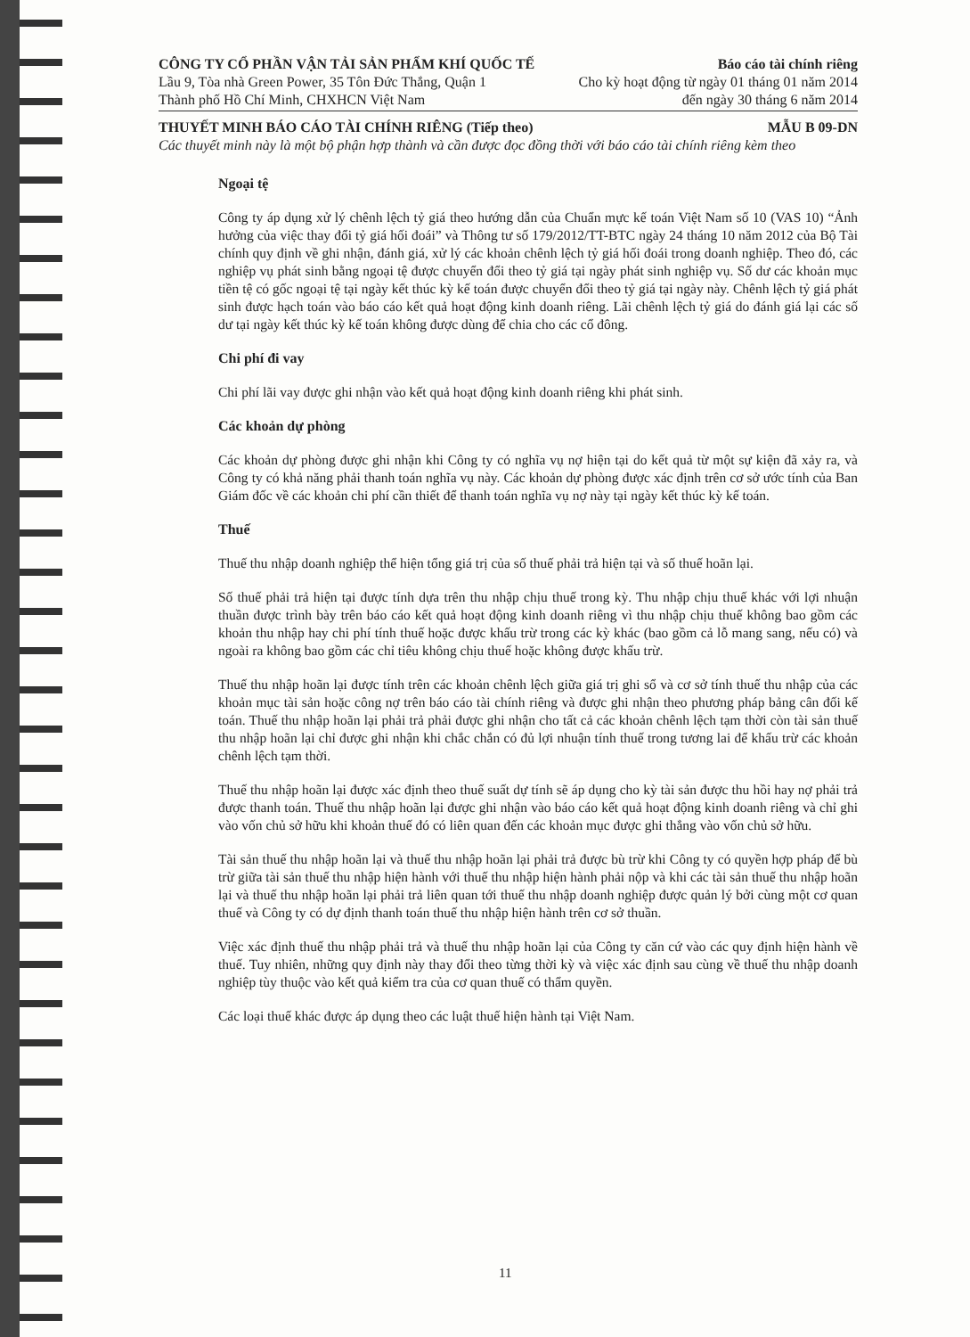CÔNG TY CỔ PHẦN VẬN TẢI SẢN PHẨM KHÍ QUỐC TẾ Báo cáo tài chính riêng
Lầu 9, Tòa nhà Green Power, 35 Tôn Đức Thắng, Quận 1 Cho kỳ hoạt động từ ngày 01 tháng 01 năm 2014
Thành phố Hồ Chí Minh, CHXHCN Việt Nam đến ngày 30 tháng 6 năm 2014
THUYẾT MINH BÁO CÁO TÀI CHÍNH RIÊNG (Tiếp theo) MẪU B 09-DN
Các thuyết minh này là một bộ phận hợp thành và cần được đọc đồng thời với báo cáo tài chính riêng kèm theo
Ngoại tệ
Công ty áp dụng xử lý chênh lệch tỷ giá theo hướng dẫn của Chuẩn mực kế toán Việt Nam số 10 (VAS 10) “Ảnh hưởng của việc thay đổi tỷ giá hối đoái” và Thông tư số 179/2012/TT-BTC ngày 24 tháng 10 năm 2012 của Bộ Tài chính quy định về ghi nhận, đánh giá, xử lý các khoản chênh lệch tỷ giá hối đoái trong doanh nghiệp. Theo đó, các nghiệp vụ phát sinh bằng ngoại tệ được chuyển đổi theo tỷ giá tại ngày phát sinh nghiệp vụ. Số dư các khoản mục tiền tệ có gốc ngoại tệ tại ngày kết thúc kỳ kế toán được chuyển đổi theo tỷ giá tại ngày này. Chênh lệch tỷ giá phát sinh được hạch toán vào báo cáo kết quả hoạt động kinh doanh riêng. Lãi chênh lệch tỷ giá do đánh giá lại các số dư tại ngày kết thúc kỳ kế toán không được dùng để chia cho các cổ đông.
Chi phí đi vay
Chi phí lãi vay được ghi nhận vào kết quả hoạt động kinh doanh riêng khi phát sinh.
Các khoản dự phòng
Các khoản dự phòng được ghi nhận khi Công ty có nghĩa vụ nợ hiện tại do kết quả từ một sự kiện đã xảy ra, và Công ty có khả năng phải thanh toán nghĩa vụ này. Các khoản dự phòng được xác định trên cơ sở ước tính của Ban Giám đốc về các khoản chi phí cần thiết để thanh toán nghĩa vụ nợ này tại ngày kết thúc kỳ kế toán.
Thuế
Thuế thu nhập doanh nghiệp thể hiện tổng giá trị của số thuế phải trả hiện tại và số thuế hoãn lại.
Số thuế phải trả hiện tại được tính dựa trên thu nhập chịu thuế trong kỳ. Thu nhập chịu thuế khác với lợi nhuận thuần được trình bày trên báo cáo kết quả hoạt động kinh doanh riêng vì thu nhập chịu thuế không bao gồm các khoản thu nhập hay chi phí tính thuế hoặc được khấu trừ trong các kỳ khác (bao gồm cả lỗ mang sang, nếu có) và ngoài ra không bao gồm các chỉ tiêu không chịu thuế hoặc không được khấu trừ.
Thuế thu nhập hoãn lại được tính trên các khoản chênh lệch giữa giá trị ghi sổ và cơ sở tính thuế thu nhập của các khoản mục tài sản hoặc công nợ trên báo cáo tài chính riêng và được ghi nhận theo phương pháp bảng cân đối kế toán. Thuế thu nhập hoãn lại phải trả phải được ghi nhận cho tất cả các khoản chênh lệch tạm thời còn tài sản thuế thu nhập hoãn lại chỉ được ghi nhận khi chắc chắn có đủ lợi nhuận tính thuế trong tương lai để khấu trừ các khoản chênh lệch tạm thời.
Thuế thu nhập hoãn lại được xác định theo thuế suất dự tính sẽ áp dụng cho kỳ tài sản được thu hồi hay nợ phải trả được thanh toán. Thuế thu nhập hoãn lại được ghi nhận vào báo cáo kết quả hoạt động kinh doanh riêng và chỉ ghi vào vốn chủ sở hữu khi khoản thuế đó có liên quan đến các khoản mục được ghi thẳng vào vốn chủ sở hữu.
Tài sản thuế thu nhập hoãn lại và thuế thu nhập hoãn lại phải trả được bù trừ khi Công ty có quyền hợp pháp để bù trừ giữa tài sản thuế thu nhập hiện hành với thuế thu nhập hiện hành phải nộp và khi các tài sản thuế thu nhập hoãn lại và thuế thu nhập hoãn lại phải trả liên quan tới thuế thu nhập doanh nghiệp được quản lý bởi cùng một cơ quan thuế và Công ty có dự định thanh toán thuế thu nhập hiện hành trên cơ sở thuần.
Việc xác định thuế thu nhập phải trả và thuế thu nhập hoãn lại của Công ty căn cứ vào các quy định hiện hành về thuế. Tuy nhiên, những quy định này thay đổi theo từng thời kỳ và việc xác định sau cùng về thuế thu nhập doanh nghiệp tùy thuộc vào kết quả kiểm tra của cơ quan thuế có thẩm quyền.
Các loại thuế khác được áp dụng theo các luật thuế hiện hành tại Việt Nam.
11